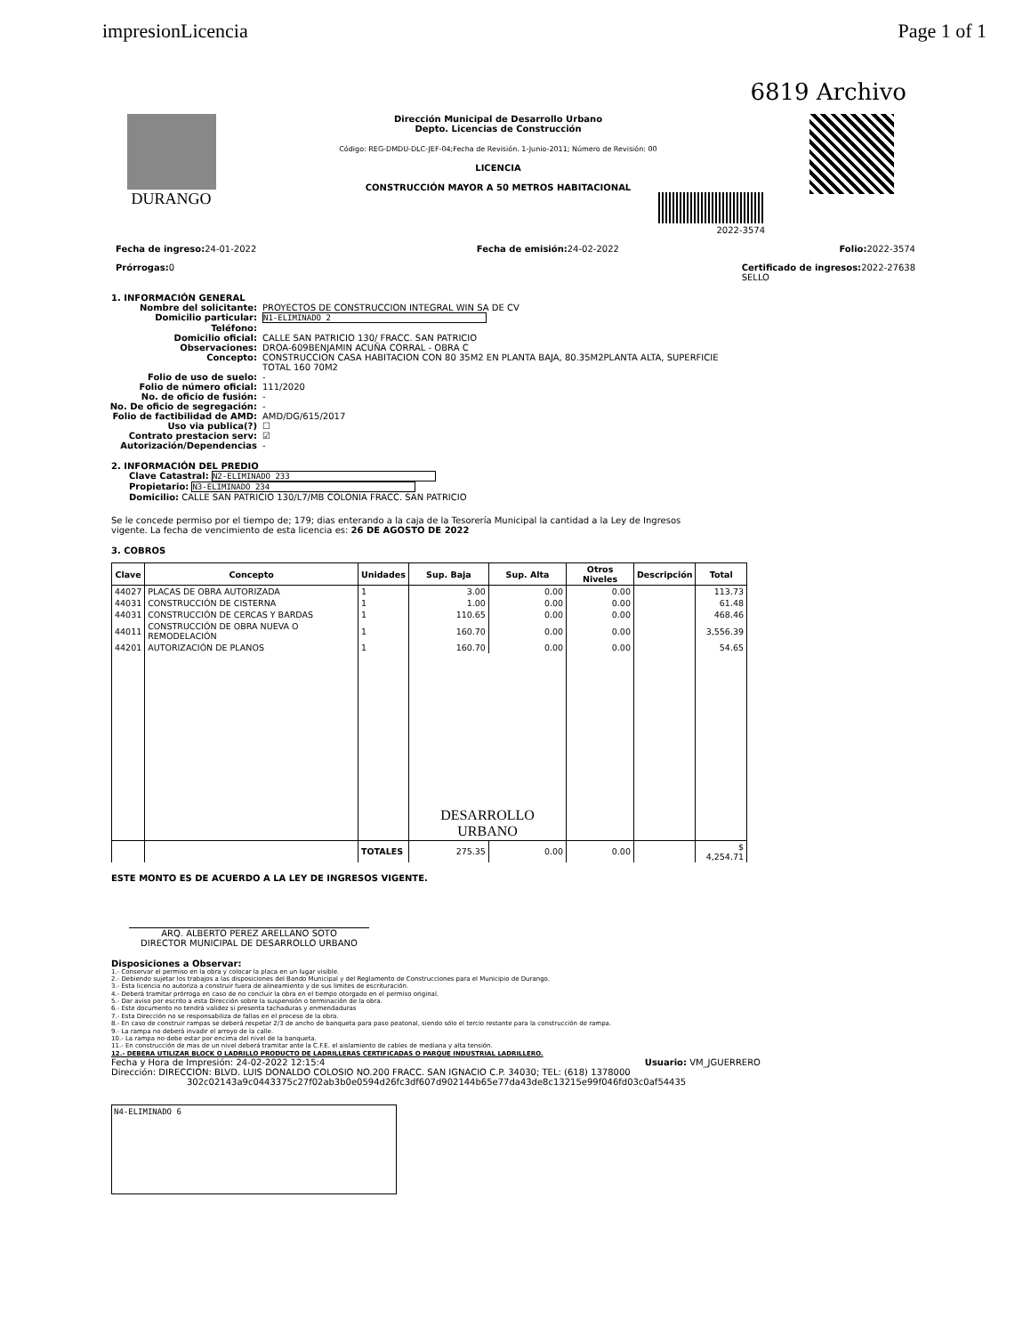impresionLicencia Page 1 of 1
6819 Archivo
DURANGO
Dirección Municipal de Desarrollo Urbano
Depto. Licencias de Construcción
Código: REG-DMDU-DLC-JEF-04;Fecha de Revisión. 1-Junio-2011; Número de Revisión: 00
LICENCIA
CONSTRUCCIÓN MAYOR A 50 METROS HABITACIONAL
2022-3574
Fecha de ingreso: 24-01-2022 Fecha de emisión: 24-02-2022 Folio: 2022-3574
Prórrogas: 0 Certificado de ingresos: 2022-27638
SELLO
1. INFORMACIÓN GENERAL
Nombre del solicitante: PROYECTOS DE CONSTRUCCION INTEGRAL WIN SA DE CV Domicilio particular: N1-ELIMINADO 2 Teléfono: Domicilio oficial: CALLE SAN PATRICIO 130/ FRACC. SAN PATRICIO Observaciones: DROA-609BENJAMIN ACUÑA CORRAL - OBRA C Concepto: CONSTRUCCION CASA HABITACION CON 80 35M2 EN PLANTA BAJA, 80.35M2PLANTA ALTA, SUPERFICIE TOTAL 160 70M2 Folio de uso de suelo: - Folio de número oficial: 111/2020 No. de oficio de fusión: - No. De oficio de segregación: - Folio de factibilidad de AMD: AMD/DG/615/2017 Uso via publica(?) ☐ Contrato prestacion serv: ☑ Autorización/Dependencias -
2. INFORMACIÓN DEL PREDIO
Clave Catastral: N2-ELIMINADO 233
Propietario: N3-ELIMINADO 234
Domicilio: CALLE SAN PATRICIO 130/L7/MB COLONIA FRACC. SAN PATRICIO
Se le concede permiso por el tiempo de; 179; dias enterando a la caja de la Tesorería Municipal la cantidad a la Ley de Ingresos vigente. La fecha de vencimiento de esta licencia es: 26 DE AGOSTO DE 2022
3. COBROS
| Clave | Concepto | Unidades | Sup. Baja | Sup. Alta | Otros Niveles | Descripción | Total |
| --- | --- | --- | --- | --- | --- | --- | --- |
| 44027 | PLACAS DE OBRA AUTORIZADA | 1 | 3.00 | 0.00 | 0.00 | | 113.73 |
| 44031 | CONSTRUCCIÓN DE CISTERNA | 1 | 1.00 | 0.00 | 0.00 | | 61.48 |
| 44031 | CONSTRUCCIÓN DE CERCAS Y BARDAS | 1 | 110.65 | 0.00 | 0.00 | | 468.46 |
| 44011 | CONSTRUCCIÓN DE OBRA NUEVA O REMODELACIÓN | 1 | 160.70 | 0.00 | 0.00 | | 3,556.39 |
| 44201 | AUTORIZACIÓN DE PLANOS | 1 | 160.70 | 0.00 | 0.00 | | 54.65 |
| | | | DESARROLLO URBANO | | | | |
| | | TOTALES | 275.35 | 0.00 | 0.00 | | $ 4,254.71 |
ESTE MONTO ES DE ACUERDO A LA LEY DE INGRESOS VIGENTE.
ARQ. ALBERTO PEREZ ARELLANO SOTO
DIRECTOR MUNICIPAL DE DESARROLLO URBANO
Disposiciones a Observar:
1.- Conservar el permiso en la obra y colocar la placa en un lugar visible.
2.- Debiendo sujetar los trabajos a las disposiciones del Bando Municipal y del Reglamento de Construcciones para el Municipio de Durango.
3.- Esta licencia no autoriza a construir fuera de alineamiento y de sus limites de escrituración.
4.- Deberá tramitar prórroga en caso de no concluir la obra en el tiempo otorgado en el permiso original.
5.- Dar aviso por escrito a esta Dirección sobre la suspensión o terminación de la obra.
6.- Este documento no tendrá validez si presenta tachaduras y enmendaduras
7.- Esta Dirección no se responsabiliza de fallas en el proceso de la obra.
8.- En caso de construir rampas se deberá respetar 2/3 de ancho de banqueta para paso peatonal, siendo sólo el tercio restante para la construcción de rampa.
9.- La rampa no deberá invadir el arroyo de la calle.
10.- La rampa no debe estar por encima del nivel de la banqueta.
11.- En construcción de mas de un nivel deberá tramitar ante la C.F.E. el aislamiento de cables de mediana y alta tensión.
12.- DEBERA UTILIZAR BLOCK O LADRILLO PRODUCTO DE LADRILLERAS CERTIFICADAS O PARQUE INDUSTRIAL LADRILLERO.
Fecha y Hora de Impresión: 24-02-2022 12:15:4 Usuario: VM_JGUERRERO
Dirección: DIRECCION: BLVD. LUIS DONALDO COLOSIO NO.200 FRACC. SAN IGNACIO C.P. 34030; TEL: (618) 1378000
302c02143a9c0443375c27f02ab3b0e0594d26fc3df607d902144b65e77da43de8c13215e99f046fd03c0af54435
N4-ELIMINADO 6